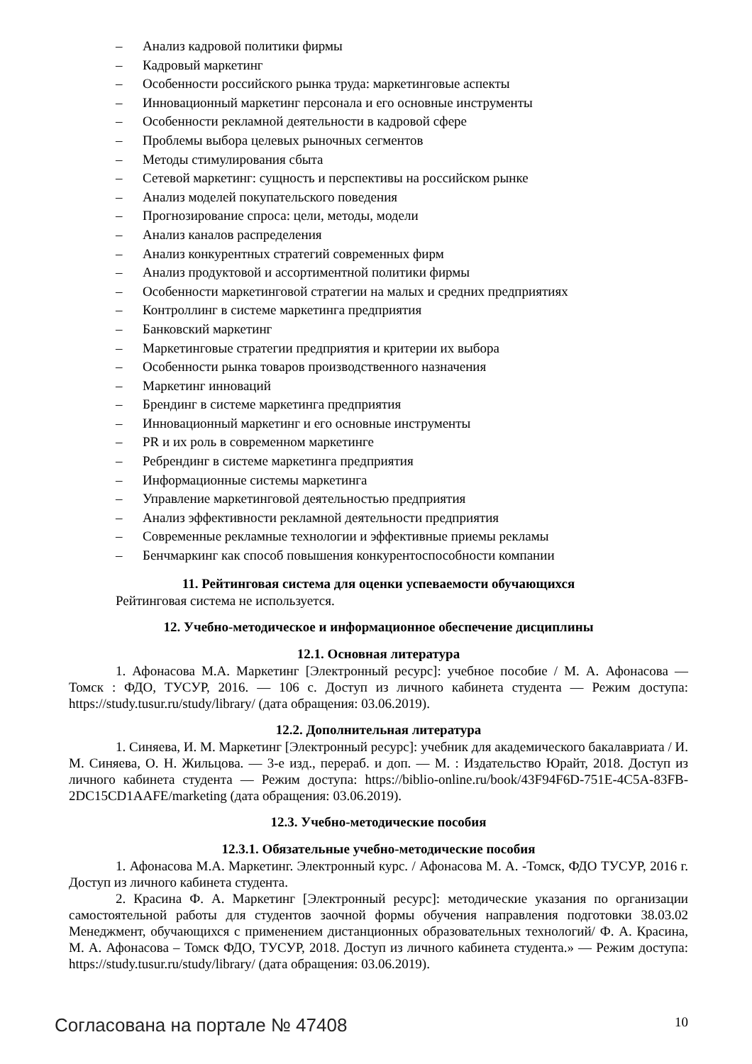– Анализ кадровой политики фирмы
– Кадровый маркетинг
– Особенности российского рынка труда: маркетинговые аспекты
– Инновационный маркетинг персонала и его основные инструменты
– Особенности рекламной деятельности в кадровой сфере
– Проблемы выбора целевых рыночных сегментов
– Методы стимулирования сбыта
– Сетевой маркетинг: сущность и перспективы на российском рынке
– Анализ моделей покупательского поведения
– Прогнозирование спроса: цели, методы, модели
– Анализ каналов распределения
– Анализ конкурентных стратегий современных фирм
– Анализ продуктовой и ассортиментной политики фирмы
– Особенности маркетинговой стратегии на малых и средних предприятиях
– Контроллинг в системе маркетинга предприятия
– Банковский маркетинг
– Маркетинговые стратегии предприятия и критерии их выбора
– Особенности рынка товаров производственного назначения
– Маркетинг инноваций
– Брендинг в системе маркетинга предприятия
– Инновационный маркетинг и его основные инструменты
– PR и их роль в современном маркетинге
– Ребрендинг в системе маркетинга предприятия
– Информационные системы маркетинга
– Управление маркетинговой деятельностью предприятия
– Анализ эффективности рекламной деятельности предприятия
– Современные рекламные технологии и эффективные приемы рекламы
– Бенчмаркинг как способ повышения конкурентоспособности компании
11. Рейтинговая система для оценки успеваемости обучающихся
Рейтинговая система не используется.
12. Учебно-методическое и информационное обеспечение дисциплины
12.1. Основная литература
1. Афонасова М.А. Маркетинг [Электронный ресурс]: учебное пособие / М. А. Афонасова — Томск : ФДО, ТУСУР, 2016. — 106 с. Доступ из личного кабинета студента — Режим доступа: https://study.tusur.ru/study/library/ (дата обращения: 03.06.2019).
12.2. Дополнительная литература
1. Синяева, И. М. Маркетинг [Электронный ресурс]: учебник для академического бакалавриата / И. М. Синяева, О. Н. Жильцова. — 3-е изд., перераб. и доп. — М. : Издательство Юрайт, 2018. Доступ из личного кабинета студента — Режим доступа: https://biblio-online.ru/book/43F94F6D-751E-4C5A-83FB-2DC15CD1AAFE/marketing (дата обращения: 03.06.2019).
12.3. Учебно-методические пособия
12.3.1. Обязательные учебно-методические пособия
1. Афонасова М.А. Маркетинг. Электронный курс. / Афонасова М. А. -Томск, ФДО ТУСУР, 2016 г. Доступ из личного кабинета студента.
2. Красина Ф. А. Маркетинг [Электронный ресурс]: методические указания по организации самостоятельной работы для студентов заочной формы обучения направления подготовки 38.03.02 Менеджмент, обучающихся с применением дистанционных образовательных технологий/ Ф. А. Красина, М. А. Афонасова – Томск ФДО, ТУСУР, 2018. Доступ из личного кабинета студента.» — Режим доступа: https://study.tusur.ru/study/library/ (дата обращения: 03.06.2019).
Согласована на портале № 47408
10